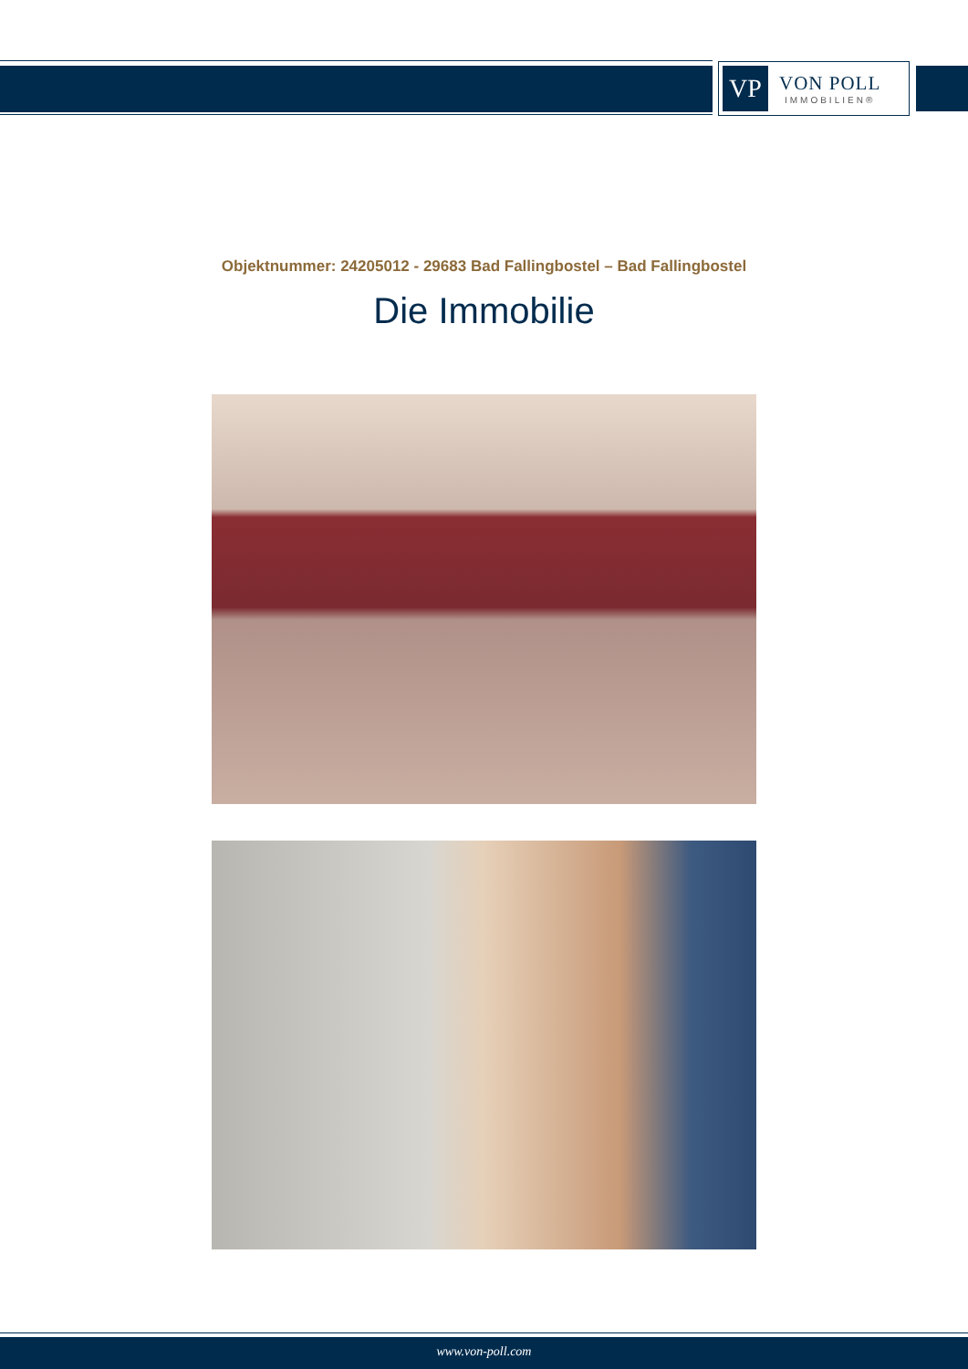VP
VON POLL
IMMOBILIEN®
Objektnummer: 24205012 - 29683 Bad Fallingbostel – Bad Fallingbostel
Die Immobilie
www.von-poll.com